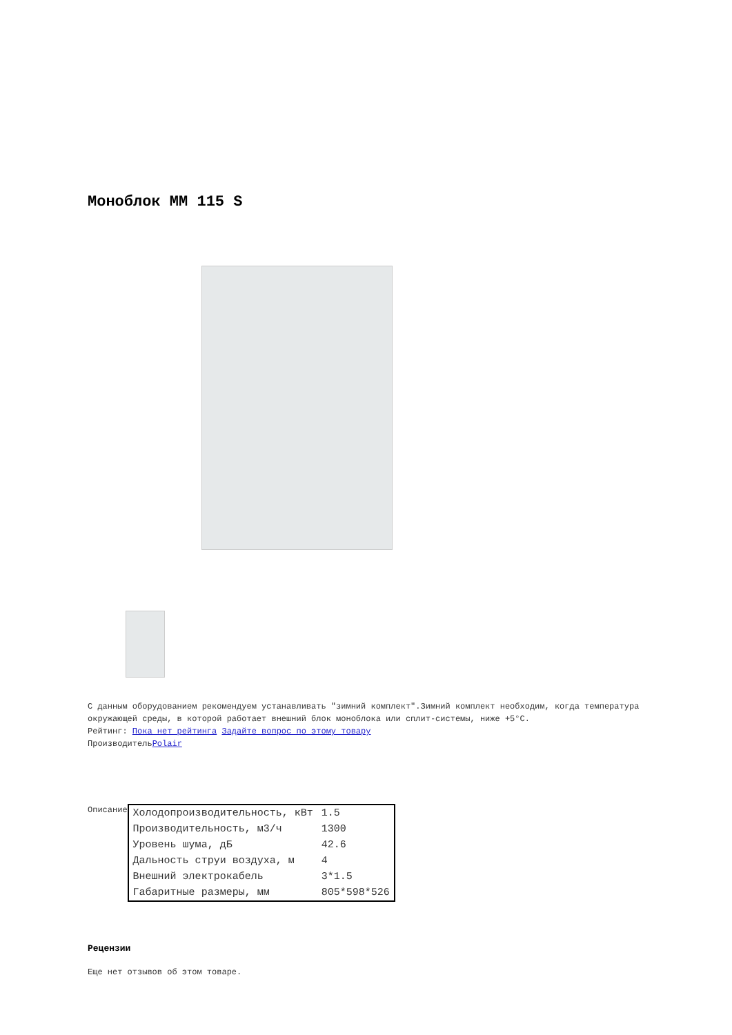Моноблок MM 115 S
С данным оборудованием рекомендуем устанавливать "зимний комплект".Зимний комплект необходим, когда температура окружающей среды, в которой работает внешний блок моноблока или сплит-системы, ниже +5°C.
Рейтинг: Пока нет рейтинга Задайте вопрос по этому товару
ПроизводительPolair
Описание
| Холодопроизводительность, кВт | 1.5 |
| Производительность, м3/ч | 1300 |
| Уровень шума, дБ | 42.6 |
| Дальность струи воздуха, м | 4 |
| Внешний электрокабель | 3*1.5 |
| Габаритные размеры, мм | 805*598*526 |
Рецензии
Еще нет отзывов об этом товаре.